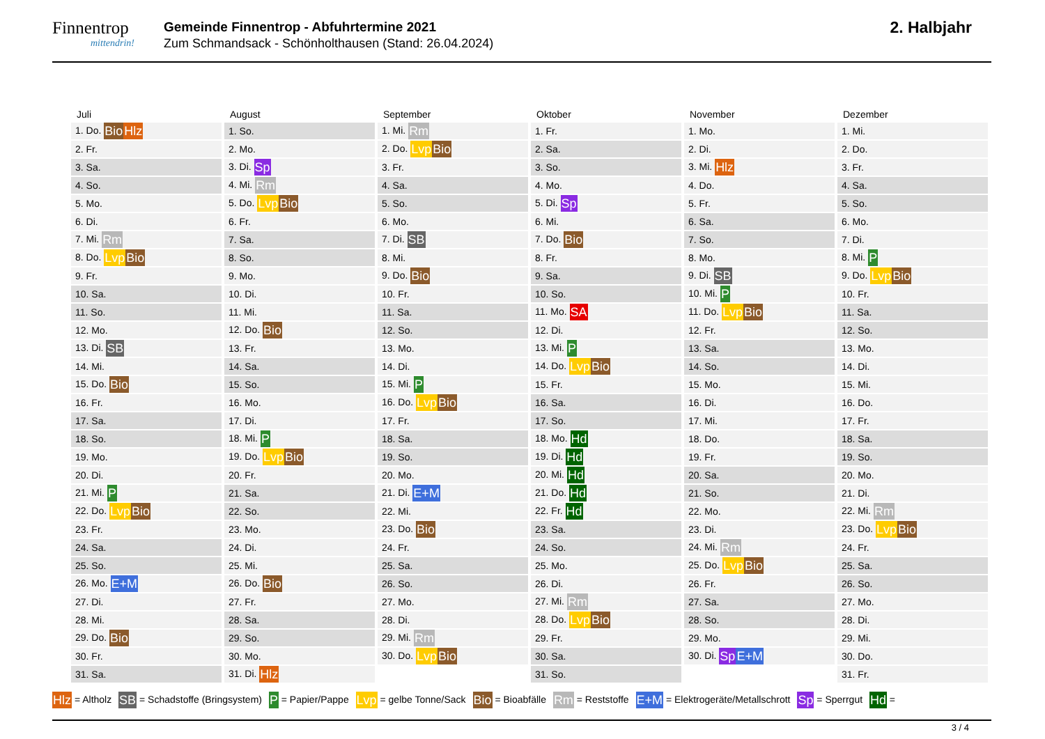Finnentrop
mittendrin!
Gemeinde Finnentrop - Abfuhrtermine 2021
Zum Schmandsack - Schönholthausen (Stand: 26.04.2024)
2. Halbjahr
| Juli |
| --- |
| 1. Do. Bio Hlz |
| 2. Fr. |
| 3. Sa. |
| 4. So. |
| 5. Mo. |
| 6. Di. |
| 7. Mi. Rm |
| 8. Do. Lvp Bio |
| 9. Fr. |
| 10. Sa. |
| 11. So. |
| 12. Mo. |
| 13. Di. SB |
| 14. Mi. |
| 15. Do. Bio |
| 16. Fr. |
| 17. Sa. |
| 18. So. |
| 19. Mo. |
| 20. Di. |
| 21. Mi. P |
| 22. Do. Lvp Bio |
| 23. Fr. |
| 24. Sa. |
| 25. So. |
| 26. Mo. E+M |
| 27. Di. |
| 28. Mi. |
| 29. Do. Bio |
| 30. Fr. |
| 31. Sa. |
| August |
| --- |
| 1. So. |
| 2. Mo. |
| 3. Di. Sp |
| 4. Mi. Rm |
| 5. Do. Lvp Bio |
| 6. Fr. |
| 7. Sa. |
| 8. So. |
| 9. Mo. |
| 10. Di. |
| 11. Mi. |
| 12. Do. Bio |
| 13. Fr. |
| 14. Sa. |
| 15. So. |
| 16. Mo. |
| 17. Di. |
| 18. Mi. P |
| 19. Do. Lvp Bio |
| 20. Fr. |
| 21. Sa. |
| 22. So. |
| 23. Mo. |
| 24. Di. |
| 25. Mi. |
| 26. Do. Bio |
| 27. Fr. |
| 28. Sa. |
| 29. So. |
| 30. Mo. |
| 31. Di. Hlz |
| September |
| --- |
| 1. Mi. Rm |
| 2. Do. Lvp Bio |
| 3. Fr. |
| 4. Sa. |
| 5. So. |
| 6. Mo. |
| 7. Di. SB |
| 8. Mi. |
| 9. Do. Bio |
| 10. Fr. |
| 11. Sa. |
| 12. So. |
| 13. Mo. |
| 14. Di. |
| 15. Mi. P |
| 16. Do. Lvp Bio |
| 17. Fr. |
| 18. Sa. |
| 19. So. |
| 20. Mo. |
| 21. Di. E+M |
| 22. Mi. |
| 23. Do. Bio |
| 24. Fr. |
| 25. Sa. |
| 26. So. |
| 27. Mo. |
| 28. Di. |
| 29. Mi. Rm |
| 30. Do. Lvp Bio |
| Oktober |
| --- |
| 1. Fr. |
| 2. Sa. |
| 3. So. |
| 4. Mo. |
| 5. Di. Sp |
| 6. Mi. |
| 7. Do. Bio |
| 8. Fr. |
| 9. Sa. |
| 10. So. |
| 11. Mo. SA |
| 12. Di. |
| 13. Mi. P |
| 14. Do. Lvp Bio |
| 15. Fr. |
| 16. Sa. |
| 17. So. |
| 18. Mo. Hd |
| 19. Di. Hd |
| 20. Mi. Hd |
| 21. Do. Hd |
| 22. Fr. Hd |
| 23. Sa. |
| 24. So. |
| 25. Mo. |
| 26. Di. |
| 27. Mi. Rm |
| 28. Do. Lvp Bio |
| 29. Fr. |
| 30. Sa. |
| 31. So. |
| November |
| --- |
| 1. Mo. |
| 2. Di. |
| 3. Mi. Hlz |
| 4. Do. |
| 5. Fr. |
| 6. Sa. |
| 7. So. |
| 8. Mo. |
| 9. Di. SB |
| 10. Mi. P |
| 11. Do. Lvp Bio |
| 12. Fr. |
| 13. Sa. |
| 14. So. |
| 15. Mo. |
| 16. Di. |
| 17. Mi. |
| 18. Do. |
| 19. Fr. |
| 20. Sa. |
| 21. So. |
| 22. Mo. |
| 23. Di. |
| 24. Mi. Rm |
| 25. Do. Lvp Bio |
| 26. Fr. |
| 27. Sa. |
| 28. So. |
| 29. Mo. |
| 30. Di. Sp E+M |
| Dezember |
| --- |
| 1. Mi. |
| 2. Do. |
| 3. Fr. |
| 4. Sa. |
| 5. So. |
| 6. Mo. |
| 7. Di. |
| 8. Mi. P |
| 9. Do. Lvp Bio |
| 10. Fr. |
| 11. Sa. |
| 12. So. |
| 13. Mo. |
| 14. Di. |
| 15. Mi. |
| 16. Do. |
| 17. Fr. |
| 18. Sa. |
| 19. So. |
| 20. Mo. |
| 21. Di. |
| 22. Mi. Rm |
| 23. Do. Lvp Bio |
| 24. Fr. |
| 25. Sa. |
| 26. So. |
| 27. Mo. |
| 28. Di. |
| 29. Mi. |
| 30. Do. |
| 31. Fr. |
Hlz = Altholz SB = Schadstoffe (Bringsystem) P = Papier/Pappe Lvp = gelbe Tonne/Sack Bio = Bioabfälle Rm = Reststoffe E+M = Elektrogeräte/Metallschrott Sp = Sperrgut Hd =
3 / 4